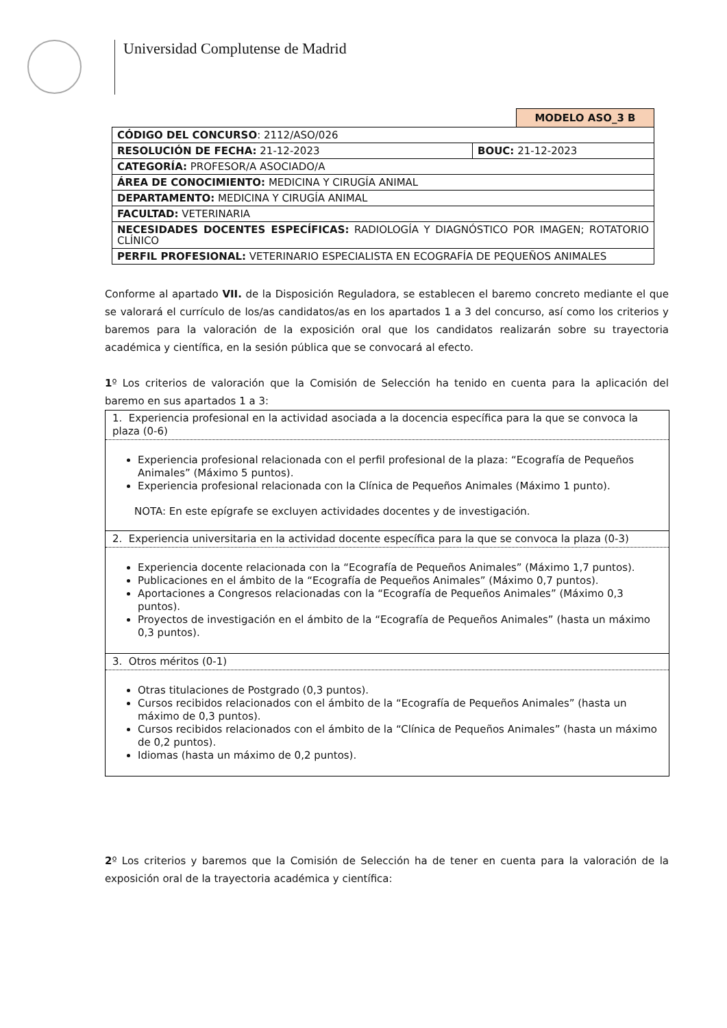Universidad Complutense de Madrid
MODELO ASO_3 B
| CÓDIGO DEL CONCURSO : 2112/ASO/026 | |
| RESOLUCIÓN DE FECHA: 21-12-2023 | BOUC: 21-12-2023 |
| CATEGORÍA: PROFESOR/A ASOCIADO/A | |
| ÁREA DE CONOCIMIENTO: MEDICINA Y CIRUGÍA ANIMAL | |
| DEPARTAMENTO: MEDICINA Y CIRUGÍA ANIMAL | |
| FACULTAD: VETERINARIA | |
| NECESIDADES DOCENTES ESPECÍFICAS: RADIOLOGÍA Y DIAGNÓSTICO POR IMAGEN; ROTATORIO CLÍNICO | |
| PERFIL PROFESIONAL: VETERINARIO ESPECIALISTA EN ECOGRAFÍA DE PEQUEÑOS ANIMALES | |
Conforme al apartado VII. de la Disposición Reguladora, se establecen el baremo concreto mediante el que se valorará el currículo de los/as candidatos/as en los apartados 1 a 3 del concurso, así como los criterios y baremos para la valoración de la exposición oral que los candidatos realizarán sobre su trayectoria académica y científica, en la sesión pública que se convocará al efecto.
1º Los criterios de valoración que la Comisión de Selección ha tenido en cuenta para la aplicación del baremo en sus apartados 1 a 3:
| 1. Experiencia profesional en la actividad asociada a la docencia específica para la que se convoca la plaza (0-6) |
| Experiencia profesional relacionada con el perfil profesional de la plaza: “Ecografía de Pequeños Animales” (Máximo 5 puntos). Experiencia profesional relacionada con la Clínica de Pequeños Animales (Máximo 1 punto). NOTA: En este epígrafe se excluyen actividades docentes y de investigación. |
| 2. Experiencia universitaria en la actividad docente específica para la que se convoca la plaza (0-3) |
| Experiencia docente relacionada con la “Ecografía de Pequeños Animales” (Máximo 1,7 puntos). Publicaciones en el ámbito de la “Ecografía de Pequeños Animales” (Máximo 0,7 puntos). Aportaciones a Congresos relacionadas con la “Ecografía de Pequeños Animales” (Máximo 0,3 puntos). Proyectos de investigación en el ámbito de la “Ecografía de Pequeños Animales” (hasta un máximo 0,3 puntos). |
| 3. Otros méritos (0-1) |
| Otras titulaciones de Postgrado (0,3 puntos). Cursos recibidos relacionados con el ámbito de la “Ecografía de Pequeños Animales” (hasta un máximo de 0,3 puntos). Cursos recibidos relacionados con el ámbito de la “Clínica de Pequeños Animales” (hasta un máximo de 0,2 puntos). Idiomas (hasta un máximo de 0,2 puntos). |
2º Los criterios y baremos que la Comisión de Selección ha de tener en cuenta para la valoración de la exposición oral de la trayectoria académica y científica: